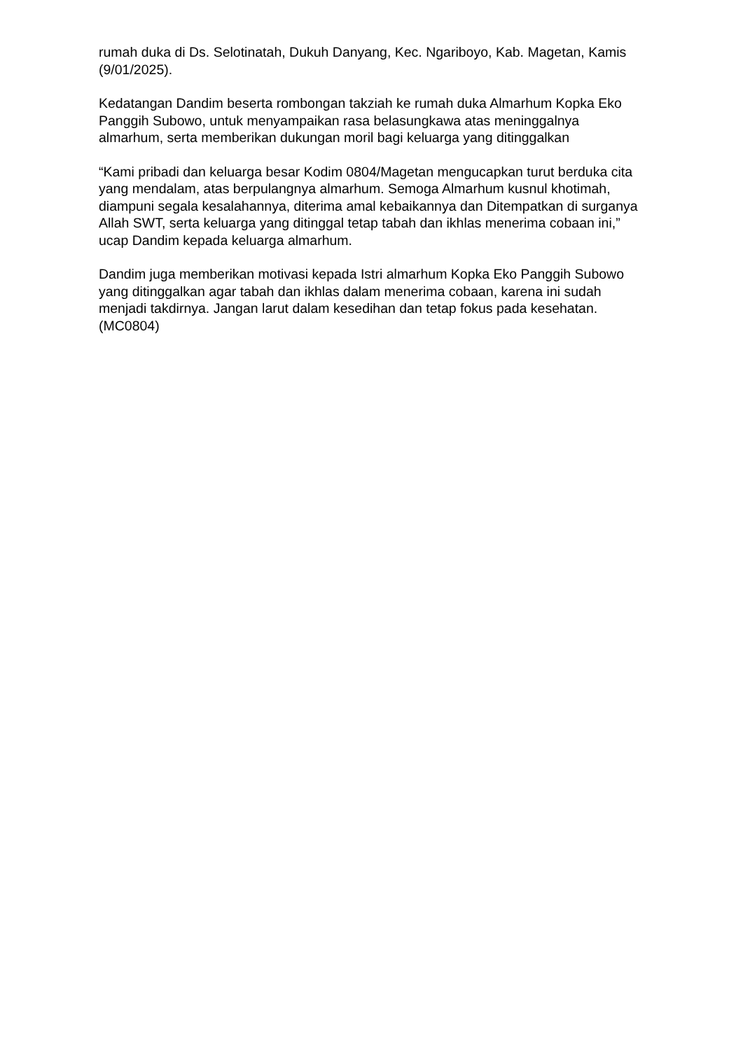rumah duka di Ds. Selotinatah, Dukuh Danyang, Kec. Ngariboyo, Kab. Magetan, Kamis (9/01/2025).
Kedatangan Dandim beserta rombongan takziah ke rumah duka Almarhum Kopka Eko Panggih Subowo, untuk menyampaikan rasa belasungkawa atas meninggalnya almarhum, serta memberikan dukungan moril bagi keluarga yang ditinggalkan
“Kami pribadi dan keluarga besar Kodim 0804/Magetan mengucapkan turut berduka cita yang mendalam, atas berpulangnya almarhum. Semoga Almarhum kusnul khotimah, diampuni segala kesalahannya, diterima amal kebaikannya dan Ditempatkan di surganya Allah SWT, serta keluarga yang ditinggal tetap tabah dan ikhlas menerima cobaan ini,” ucap Dandim kepada keluarga almarhum.
Dandim juga memberikan motivasi kepada Istri almarhum Kopka Eko Panggih Subowo yang ditinggalkan agar tabah dan ikhlas dalam menerima cobaan, karena ini sudah menjadi takdirnya. Jangan larut dalam kesedihan dan tetap fokus pada kesehatan. (MC0804)